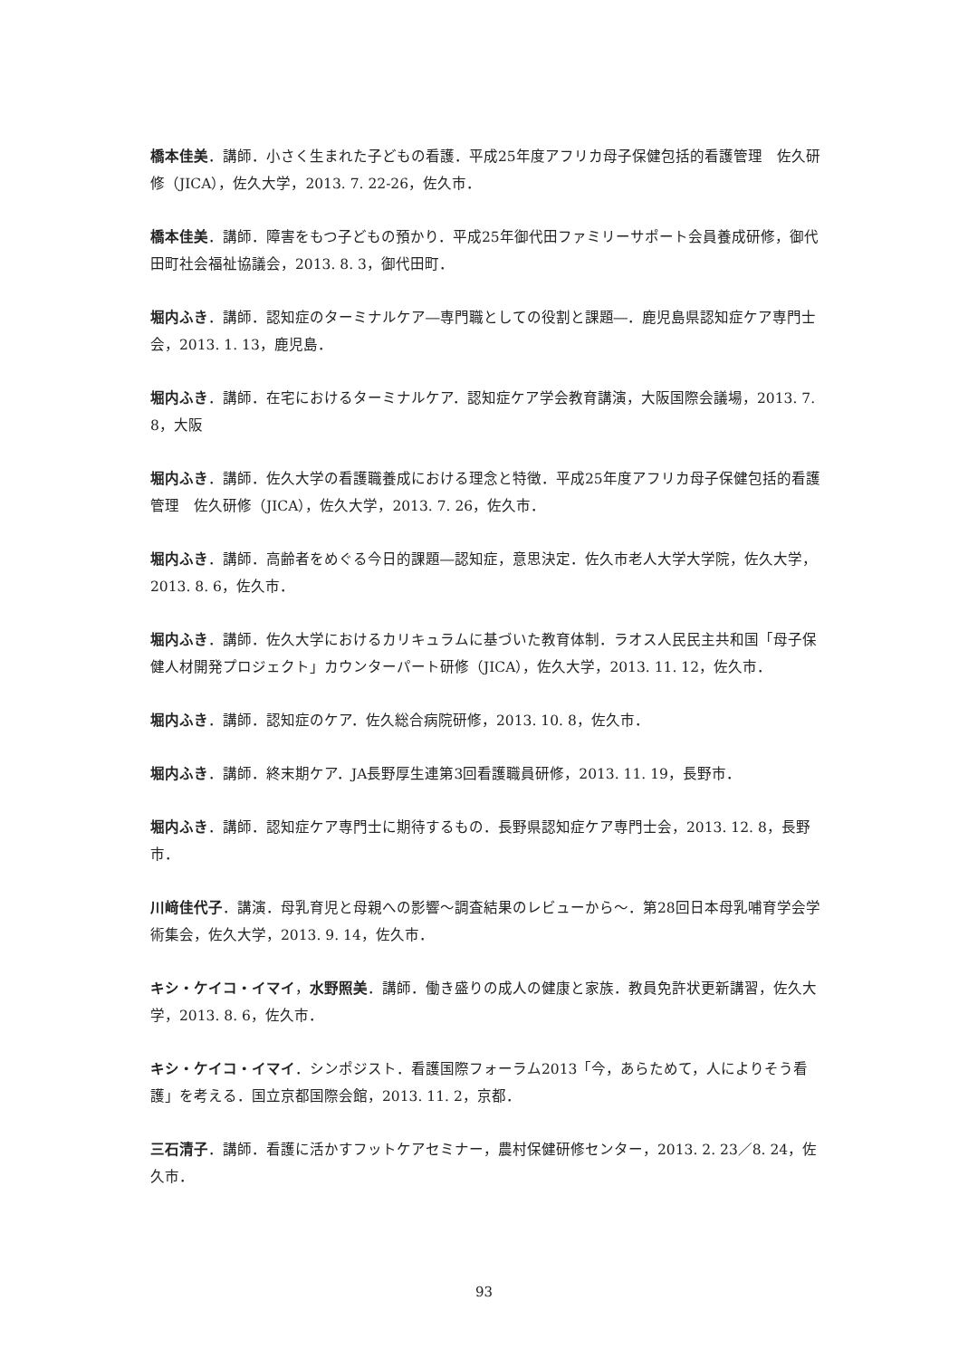橋本佳美．講師．小さく生まれた子どもの看護．平成25年度アフリカ母子保健包括的看護管理　佐久研修（JICA），佐久大学，2013. 7. 22-26，佐久市．
橋本佳美．講師．障害をもつ子どもの預かり．平成25年御代田ファミリーサポート会員養成研修，御代田町社会福祉協議会，2013. 8. 3，御代田町．
堀内ふき．講師．認知症のターミナルケア―専門職としての役割と課題―．鹿児島県認知症ケア専門士会，2013. 1. 13，鹿児島．
堀内ふき．講師．在宅におけるターミナルケア．認知症ケア学会教育講演，大阪国際会議場，2013. 7. 8，大阪
堀内ふき．講師．佐久大学の看護職養成における理念と特徴．平成25年度アフリカ母子保健包括的看護管理　佐久研修（JICA），佐久大学，2013. 7. 26，佐久市．
堀内ふき．講師．高齢者をめぐる今日的課題―認知症，意思決定．佐久市老人大学大学院，佐久大学，2013. 8. 6，佐久市．
堀内ふき．講師．佐久大学におけるカリキュラムに基づいた教育体制．ラオス人民民主共和国「母子保健人材開発プロジェクト」カウンターパート研修（JICA），佐久大学，2013. 11. 12，佐久市．
堀内ふき．講師．認知症のケア．佐久総合病院研修，2013. 10. 8，佐久市．
堀内ふき．講師．終末期ケア．JA長野厚生連第3回看護職員研修，2013. 11. 19，長野市．
堀内ふき．講師．認知症ケア専門士に期待するもの．長野県認知症ケア専門士会，2013. 12. 8，長野市．
川﨑佳代子．講演．母乳育児と母親への影響～調査結果のレビューから～．第28回日本母乳哺育学会学術集会，佐久大学，2013. 9. 14，佐久市．
キシ・ケイコ・イマイ，水野照美．講師．働き盛りの成人の健康と家族．教員免許状更新講習，佐久大学，2013. 8. 6，佐久市．
キシ・ケイコ・イマイ．シンポジスト．看護国際フォーラム2013「今，あらためて，人によりそう看護」を考える．国立京都国際会館，2013. 11. 2，京都．
三石清子．講師．看護に活かすフットケアセミナー，農村保健研修センター，2013. 2. 23／8. 24，佐久市．
93